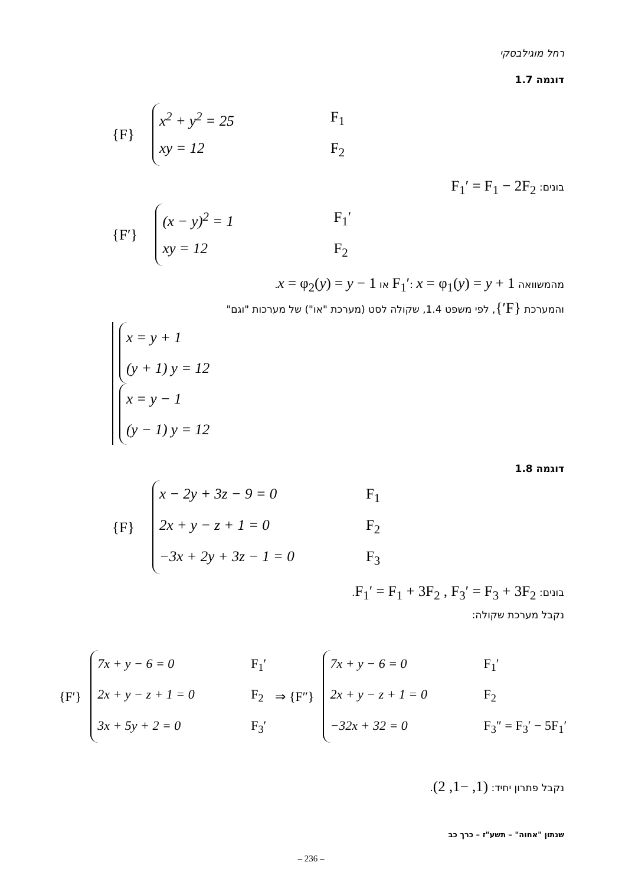רחל מוגילבסקי
דוגמה 1.7
{F}
x<sup>2</sup> + y<sup>2</sup> = 25 F<sub>1</sub>
xy = 12 F<sub>2</sub>
בונים: F<sub>1</sub>′ = F<sub>1</sub> − 2F<sub>2</sub>
{F′}
(x − y)<sup>2</sup> = 1 F<sub>1</sub>′
xy = 12 F<sub>2</sub>
מהמשוואה F<sub>1</sub>′: x = φ<sub>1</sub>(y) = y + 1 או x = φ<sub>2</sub>(y) = y − 1.
והמערכת {F′}, לפי משפט 1.4, שקולה לסט (מערכת "או") של מערכות "וגם"
x = y + 1
(y + 1) y = 12
x = y − 1
(y − 1) y = 12
דוגמה 1.8
{F}
x − 2y + 3z − 9 = 0 F<sub>1</sub>
2x + y − z + 1 = 0 F<sub>2</sub>
−3x + 2y + 3z − 1 = 0 F<sub>3</sub>
בונים: F<sub>1</sub>′ = F<sub>1</sub> + 3F<sub>2</sub> , F<sub>3</sub>′ = F<sub>3</sub> + 3F<sub>2</sub>.
נקבל מערכת שקולה:
{F′}
7x + y − 6 = 0 F<sub>1</sub>′
2x + y − z + 1 = 0 F<sub>2</sub>
3x + 5y + 2 = 0 F<sub>3</sub>′
⇒ {F″}
7x + y − 6 = 0 F<sub>1</sub>′
2x + y − z + 1 = 0 F<sub>2</sub>
−32x + 32 = 0 F<sub>3</sub>″ = F<sub>3</sub>′ − 5F<sub>1</sub>′
נקבל פתרון יחיד: (1, −1, 2).
שנתון "אחוה" – תשע"ז – כרך כב
– 236 –